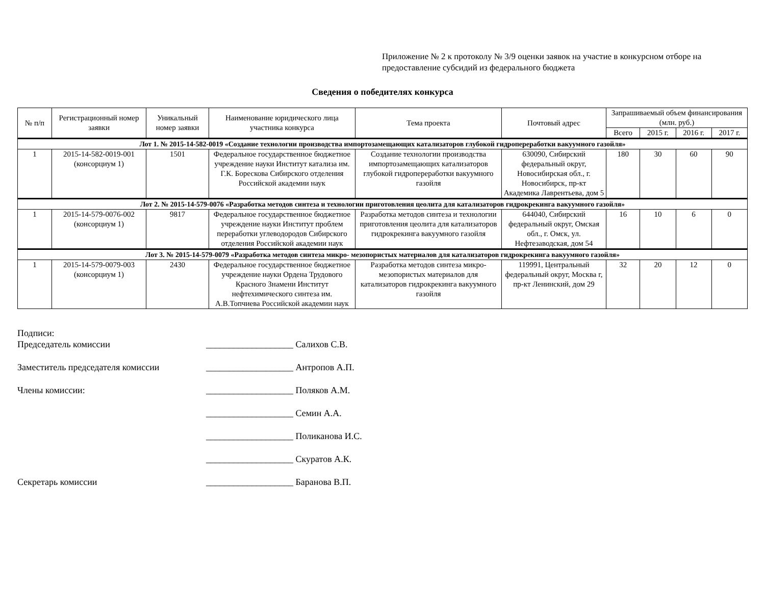Приложение № 2 к протоколу № 3/9 оценки заявок на участие в конкурсном отборе на предоставление субсидий из федерального бюджета
Сведения о победителях конкурса
| № п/п | Регистрационный номер заявки | Уникальный номер заявки | Наименование юридического лица участника конкурса | Тема проекта | Почтовый адрес | Запрашиваемый объем финансирования (млн. руб.) | | | |
| --- | --- | --- | --- | --- | --- | --- | --- | --- | --- |
| | | | | | | Всего | 2015 г. | 2016 г. | 2017 г. |
| Лот 1. № 2015-14-582-0019 «Создание технологии производства импортозамещающих катализаторов глубокой гидропереработки вакуумного газойля» | | | | | | | | | |
| 1 | 2015-14-582-0019-001 (консорциум 1) | 1501 | Федеральное государственное бюджетное учреждение науки Институт катализа им. Г.К. Борескова Сибирского отделения Российской академии наук | Создание технологии производства импортозамещающих катализаторов глубокой гидропереработки вакуумного газойля | 630090, Сибирский федеральный округ, Новосибирская обл., г. Новосибирск, пр-кт Академика Лаврентьева, дом 5 | 180 | 30 | 60 | 90 |
| Лот 2. № 2015-14-579-0076 «Разработка методов синтеза и технологии приготовления цеолита для катализаторов гидрокрекинга вакуумного газойля» | | | | | | | | | |
| 1 | 2015-14-579-0076-002 (консорциум 1) | 9817 | Федеральное государственное бюджетное учреждение науки Институт проблем переработки углеводородов Сибирского отделения Российской академии наук | Разработка методов синтеза и технологии приготовления цеолита для катализаторов гидрокрекинга вакуумного газойля | 644040, Сибирский федеральный округ, Омская обл., г. Омск, ул. Нефтезаводская, дом 54 | 16 | 10 | 6 | 0 |
| Лот 3. № 2015-14-579-0079 «Разработка методов синтеза микро- мезопористых материалов для катализаторов гидрокрекинга вакуумного газойля» | | | | | | | | | |
| 1 | 2015-14-579-0079-003 (консорциум 1) | 2430 | Федеральное государственное бюджетное учреждение науки Ордена Трудового Красного Знамени Институт нефтехимического синтеза им. А.В.Топчиева Российской академии наук | Разработка методов синтеза микро-мезопористых материалов для катализаторов гидрокрекинга вакуумного газойля | 119991, Центральный федеральный округ, Москва г, пр-кт Ленинский, дом 29 | 32 | 20 | 12 | 0 |
Подписи:
Председатель комиссии ___________________ Салихов С.В.
Заместитель председателя комиссии ___________________ Антропов А.П.
Члены комиссии: ___________________ Поляков А.М.
___________________ Семин А.А.
___________________ Поликанова И.С.
___________________ Скуратов А.К.
Секретарь комиссии ___________________ Баранова В.П.